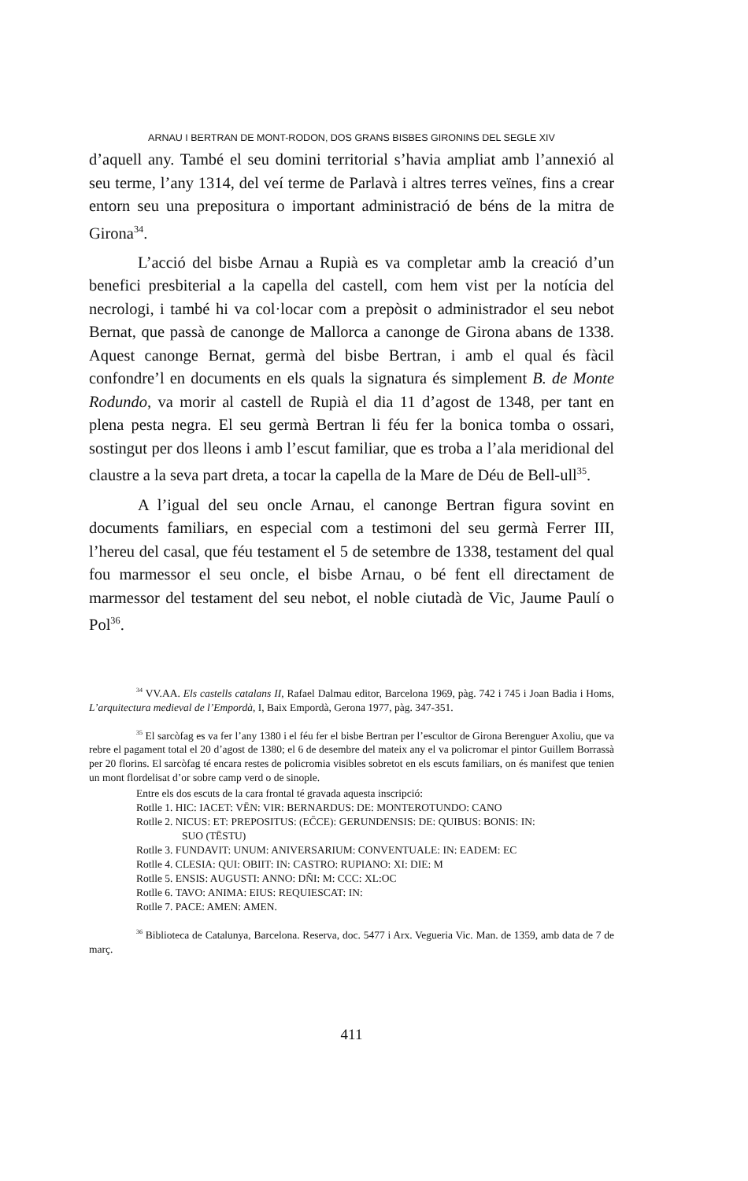ARNAU I BERTRAN DE MONT-RODON, DOS GRANS BISBES GIRONINS DEL SEGLE XIV
d’aquell any. També el seu domini territorial s’havia ampliat amb l’annexió al seu terme, l’any 1314, del veí terme de Parlavà i altres terres veïnes, fins a crear entorn seu una prepositura o important administració de béns de la mitra de Girona<sup>34</sup>.
L’acció del bisbe Arnau a Rupià es va completar amb la creació d’un benefici presbiterial a la capella del castell, com hem vist per la notícia del necrologi, i també hi va col·locar com a prepòsit o administrador el seu nebot Bernat, que passà de canonge de Mallorca a canonge de Girona abans de 1338. Aquest canonge Bernat, germà del bisbe Bertran, i amb el qual és fàcil confondre’l en documents en els quals la signatura és simplement B. de Monte Rodundo, va morir al castell de Rupià el dia 11 d’agost de 1348, per tant en plena pesta negra. El seu germà Bertran li féu fer la bonica tomba o ossari, sostingut per dos lleons i amb l’escut familiar, que es troba a l’ala meridional del claustre a la seva part dreta, a tocar la capella de la Mare de Déu de Bell-ull<sup>35</sup>.
A l’igual del seu oncle Arnau, el canonge Bertran figura sovint en documents familiars, en especial com a testimoni del seu germà Ferrer III, l’hereu del casal, que féu testament el 5 de setembre de 1338, testament del qual fou marmessor el seu oncle, el bisbe Arnau, o bé fent ell directament de marmessor del testament del seu nebot, el noble ciutadà de Vic, Jaume Paulí o Pol<sup>36</sup>.
<sup>34</sup> VV.AA. Els castells catalans II, Rafael Dalmau editor, Barcelona 1969, pàg. 742 i 745 i Joan Badia i Homs, L’arquitectura medieval de l’Empordà, I, Baix Empordà, Gerona 1977, pàg. 347-351.
<sup>35</sup> El sarcòfag es va fer l’any 1380 i el féu fer el bisbe Bertran per l’escultor de Girona Berenguer Axoliu, que va rebre el pagament total el 20 d’agost de 1380; el 6 de desembre del mateix any el va policromar el pintor Guillem Borrassà per 20 florins. El sarcòfag té encara restes de policromia visibles sobretot en els escuts familiars, on és manifest que tenien un mont flordelisat d’or sobre camp verd o de sinople.
Entre els dos escuts de la cara frontal té gravada aquesta inscripció:
Rotlle 1. HIC: IACET: VĒN: VIR: BERNARDUS: DE: MONTEROTUNDO: CANO
Rotlle 2. NICUS: ET: PREPOSITUS: (EC̄CE): GERUNDENSIS: DE: QUIBUS: BONIS: IN:
SUO (TĒSTU)
Rotlle 3. FUNDAVIT: UNUM: ANIVERSARIUM: CONVENTUALE: IN: EADEM: EC
Rotlle 4. CLESIA: QUI: OBIIT: IN: CASTRO: RUPIANO: XI: DIE: M
Rotlle 5. ENSIS: AUGUSTI: ANNO: DÑI: M: CCC: XL:OC
Rotlle 6. TAVO: ANIMA: EIUS: REQUIESCAT: IN:
Rotlle 7. PACE: AMEN: AMEN.
<sup>36</sup> Biblioteca de Catalunya, Barcelona. Reserva, doc. 5477 i Arx. Vegueria Vic. Man. de 1359, amb data de 7 de març.
411